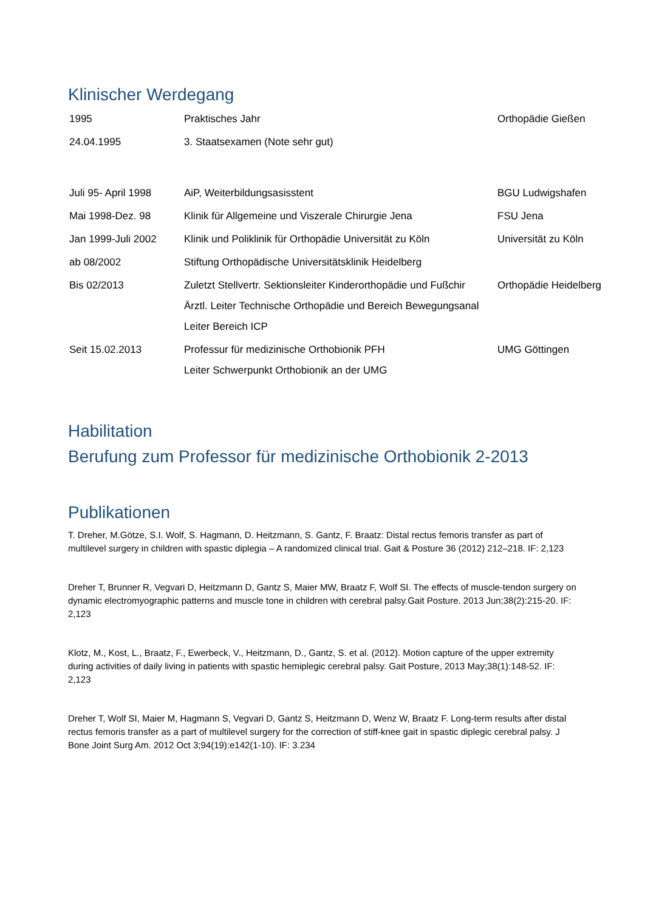Klinischer Werdegang
| 1995 | Praktisches Jahr | Orthopädie Gießen |
| 24.04.1995 | 3. Staatsexamen (Note sehr gut) | |
| Juli 95- April 1998 | AiP, Weiterbildungsasisstent | BGU Ludwigshafen |
| Mai 1998-Dez. 98 | Klinik für Allgemeine und Viszerale Chirurgie Jena | FSU Jena |
| Jan 1999-Juli 2002 | Klinik und Poliklinik für Orthopädie Universität zu Köln | Universität zu Köln |
| ab 08/2002 | Stiftung Orthopädische Universitätsklinik Heidelberg | |
| Bis 02/2013 | Zuletzt Stellvertr. Sektionsleiter Kinderorthopädie und Fußchir Ärztl. Leiter Technische Orthopädie und Bereich Bewegungsanal Leiter Bereich ICP | Orthopädie Heidelberg |
| Seit 15.02.2013 | Professur für medizinische Orthobionik PFH Leiter Schwerpunkt Orthobionik an der UMG | UMG Göttingen |
Habilitation
Berufung zum Professor für medizinische Orthobionik 2-2013
Publikationen
T. Dreher, M.Götze, S.I. Wolf, S. Hagmann, D. Heitzmann, S. Gantz, F. Braatz: Distal rectus femoris transfer as part of multilevel surgery in children with spastic diplegia – A randomized clinical trial. Gait & Posture 36 (2012) 212–218. IF: 2,123
Dreher T, Brunner R, Vegvari D, Heitzmann D, Gantz S, Maier MW, Braatz F, Wolf SI. The effects of muscle-tendon surgery on dynamic electromyographic patterns and muscle tone in children with cerebral palsy.Gait Posture. 2013 Jun;38(2):215-20. IF: 2,123
Klotz, M., Kost, L., Braatz, F., Ewerbeck, V., Heitzmann, D., Gantz, S. et al. (2012). Motion capture of the upper extremity during activities of daily living in patients with spastic hemiplegic cerebral palsy. Gait Posture, 2013 May;38(1):148-52. IF: 2,123
Dreher T, Wolf SI, Maier M, Hagmann S, Vegvari D, Gantz S, Heitzmann D, Wenz W, Braatz F. Long-term results after distal rectus femoris transfer as a part of multilevel surgery for the correction of stiff-knee gait in spastic diplegic cerebral palsy. J Bone Joint Surg Am. 2012 Oct 3;94(19):e142(1-10). IF: 3.234